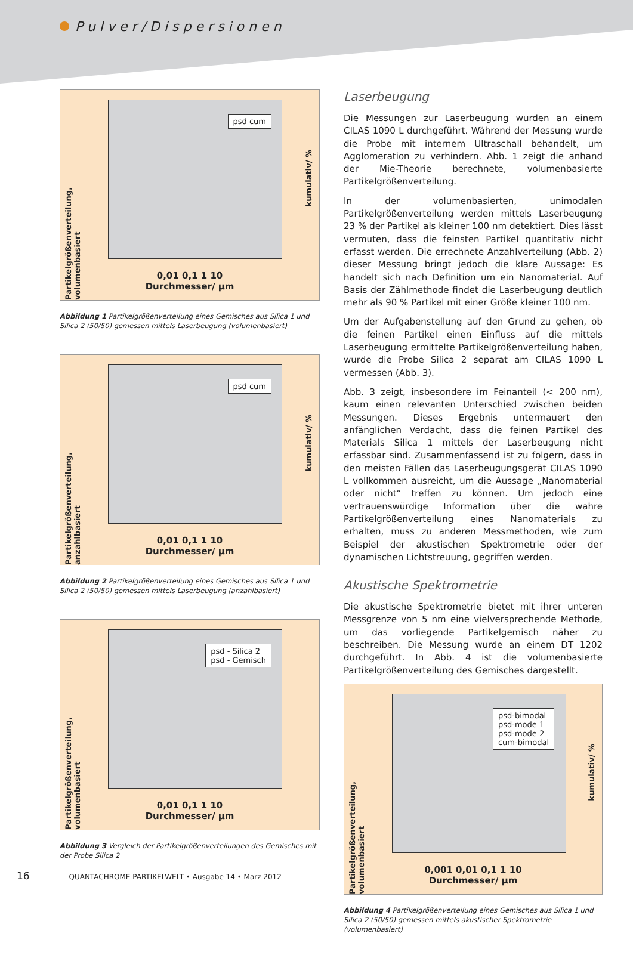Pulver/Dispersionen
Partikelgrößenverteilung, volumenbasiert
psd cum
kumulativ/ %
0,01 0,1 1 10
Durchmesser/ µm
Abbildung 1 Partikelgrößenverteilung eines Gemisches aus Silica 1 und Silica 2 (50/50) gemessen mittels Laserbeugung (volumenbasiert)
Partikelgrößenverteilung, anzahlbasiert
psd cum
kumulativ/ %
0,01 0,1 1 10
Durchmesser/ µm
Abbildung 2 Partikelgrößenverteilung eines Gemisches aus Silica 1 und Silica 2 (50/50) gemessen mittels Laserbeugung (anzahlbasiert)
Partikelgrößenverteilung, volumenbasiert
psd - Silica 2
psd - Gemisch
0,01 0,1 1 10
Durchmesser/ µm
Abbildung 3 Vergleich der Partikelgrößenverteilungen des Gemisches mit der Probe Silica 2
Laserbeugung
Die Messungen zur Laserbeugung wurden an einem CILAS 1090 L durchgeführt. Während der Messung wurde die Probe mit internem Ultraschall behandelt, um Agglomeration zu verhindern. Abb. 1 zeigt die anhand der Mie-Theorie berechnete, volumenbasierte Partikelgrößenverteilung.
In der volumenbasierten, unimodalen Partikelgrößenverteilung werden mittels Laserbeugung 23 % der Partikel als kleiner 100 nm detektiert. Dies lässt vermuten, dass die feinsten Partikel quantitativ nicht erfasst werden. Die errechnete Anzahlverteilung (Abb. 2) dieser Messung bringt jedoch die klare Aussage: Es handelt sich nach Definition um ein Nanomaterial. Auf Basis der Zählmethode findet die Laserbeugung deutlich mehr als 90 % Partikel mit einer Größe kleiner 100 nm.
Um der Aufgabenstellung auf den Grund zu gehen, ob die feinen Partikel einen Einfluss auf die mittels Laserbeugung ermittelte Partikelgrößenverteilung haben, wurde die Probe Silica 2 separat am CILAS 1090 L vermessen (Abb. 3).
Abb. 3 zeigt, insbesondere im Feinanteil (< 200 nm), kaum einen relevanten Unterschied zwischen beiden Messungen. Dieses Ergebnis untermauert den anfänglichen Verdacht, dass die feinen Partikel des Materials Silica 1 mittels der Laserbeugung nicht erfassbar sind. Zusammenfassend ist zu folgern, dass in den meisten Fällen das Laserbeugungsgerät CILAS 1090 L vollkommen ausreicht, um die Aussage „Nanomaterial oder nicht“ treffen zu können. Um jedoch eine vertrauenswürdige Information über die wahre Partikelgrößenverteilung eines Nanomaterials zu erhalten, muss zu anderen Messmethoden, wie zum Beispiel der akustischen Spektrometrie oder der dynamischen Lichtstreuung, gegriffen werden.
Akustische Spektrometrie
Die akustische Spektrometrie bietet mit ihrer unteren Messgrenze von 5 nm eine vielversprechende Methode, um das vorliegende Partikelgemisch näher zu beschreiben. Die Messung wurde an einem DT 1202 durchgeführt. In Abb. 4 ist die volumenbasierte Partikelgrößenverteilung des Gemisches dargestellt.
Partikelgrößenverteilung, volumenbasiert
psd-bimodal
psd-mode 1
psd-mode 2
cum-bimodal
kumulativ/ %
0,001 0,01 0,1 1 10
Durchmesser/ µm
Abbildung 4 Partikelgrößenverteilung eines Gemisches aus Silica 1 und Silica 2 (50/50) gemessen mittels akustischer Spektrometrie (volumenbasiert)
16 QUANTACHROME PARTIKELWELT • Ausgabe 14 • März 2012